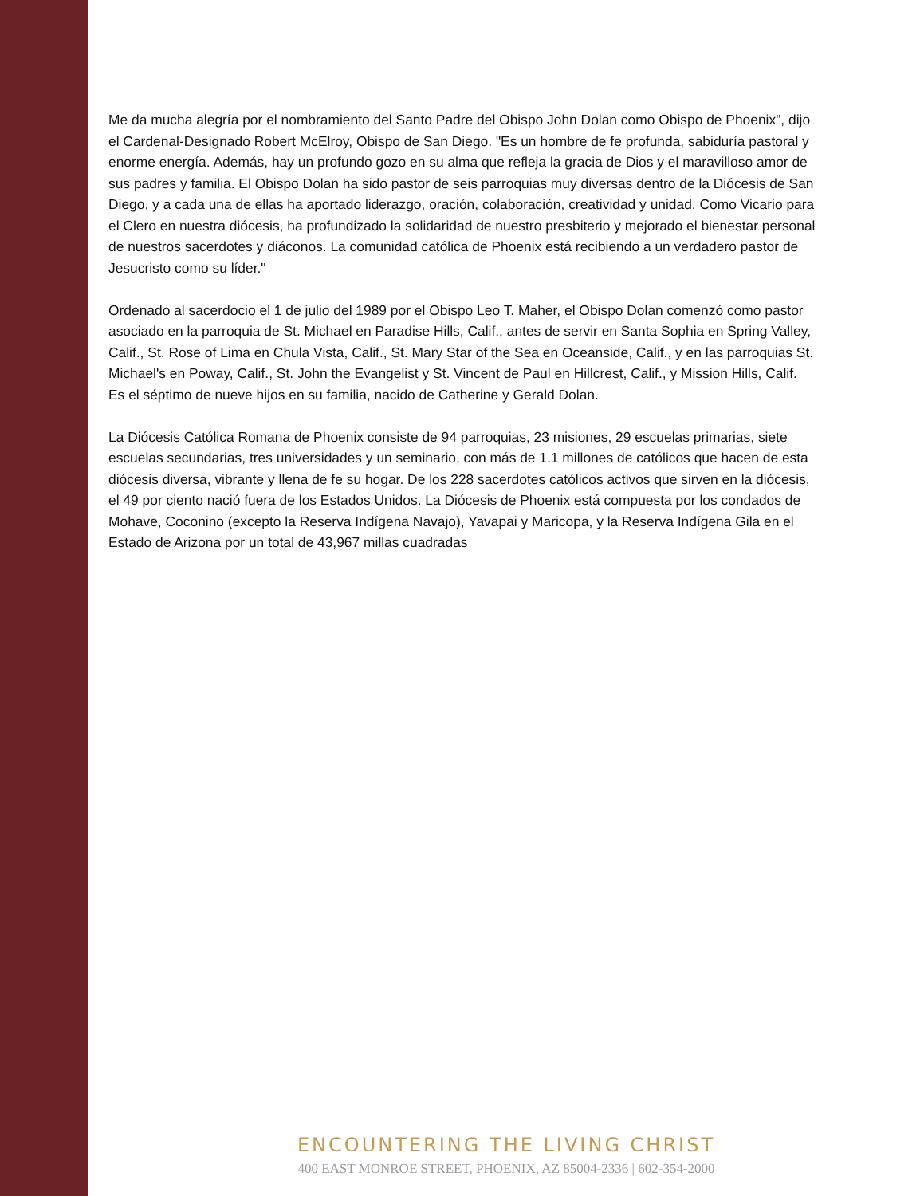Me da mucha alegría por el nombramiento del Santo Padre del Obispo John Dolan como Obispo de Phoenix", dijo el Cardenal-Designado Robert McElroy, Obispo de San Diego. "Es un hombre de fe profunda, sabiduría pastoral y enorme energía. Además, hay un profundo gozo en su alma que refleja la gracia de Dios y el maravilloso amor de sus padres y familia. El Obispo Dolan ha sido pastor de seis parroquias muy diversas dentro de la Diócesis de San Diego, y a cada una de ellas ha aportado liderazgo, oración, colaboración, creatividad y unidad. Como Vicario para el Clero en nuestra diócesis, ha profundizado la solidaridad de nuestro presbiterio y mejorado el bienestar personal de nuestros sacerdotes y diáconos. La comunidad católica de Phoenix está recibiendo a un verdadero pastor de Jesucristo como su líder."
Ordenado al sacerdocio el 1 de julio del 1989 por el Obispo Leo T. Maher, el Obispo Dolan comenzó como pastor asociado en la parroquia de St. Michael en Paradise Hills, Calif., antes de servir en Santa Sophia en Spring Valley, Calif., St. Rose of Lima en Chula Vista, Calif., St. Mary Star of the Sea en Oceanside, Calif., y en las parroquias St. Michael's en Poway, Calif., St. John the Evangelist y St. Vincent de Paul en Hillcrest, Calif., y Mission Hills, Calif. Es el séptimo de nueve hijos en su familia, nacido de Catherine y Gerald Dolan.
La Diócesis Católica Romana de Phoenix consiste de 94 parroquias, 23 misiones, 29 escuelas primarias, siete escuelas secundarias, tres universidades y un seminario, con más de 1.1 millones de católicos que hacen de esta diócesis diversa, vibrante y llena de fe su hogar. De los 228 sacerdotes católicos activos que sirven en la diócesis, el 49 por ciento nació fuera de los Estados Unidos. La Diócesis de Phoenix está compuesta por los condados de Mohave, Coconino (excepto la Reserva Indígena Navajo), Yavapai y Maricopa, y la Reserva Indígena Gila en el Estado de Arizona por un total de 43,967 millas cuadradas
ENCOUNTERING THE LIVING CHRIST
400 EAST MONROE STREET, PHOENIX, AZ 85004-2336 | 602-354-2000